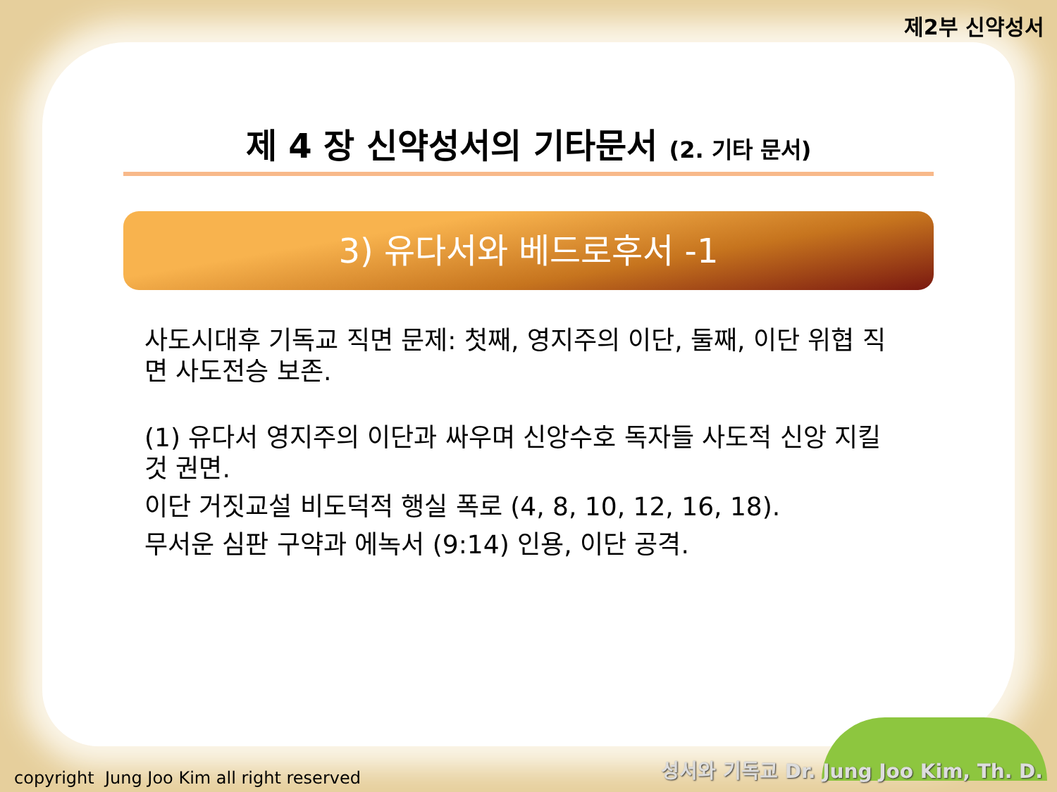제2부 신약성서
제 4 장 신약성서의 기타문서 (2. 기타 문서)
3) 유다서와 베드로후서 -1
사도시대후 기독교 직면 문제: 첫째, 영지주의 이단, 둘째, 이단 위협 직면 사도전승 보존.
(1) 유다서 영지주의 이단과 싸우며 신앙수호 독자들 사도적 신앙 지킬 것 권면.
이단 거짓교설 비도덕적 행실 폭로 (4, 8, 10, 12, 16, 18).
무서운 심판 구약과 에녹서 (9:14) 인용, 이단 공격.
copyright Jung Joo Kim all right reserved
성서와 기독교 Dr. Jung Joo Kim, Th. D.